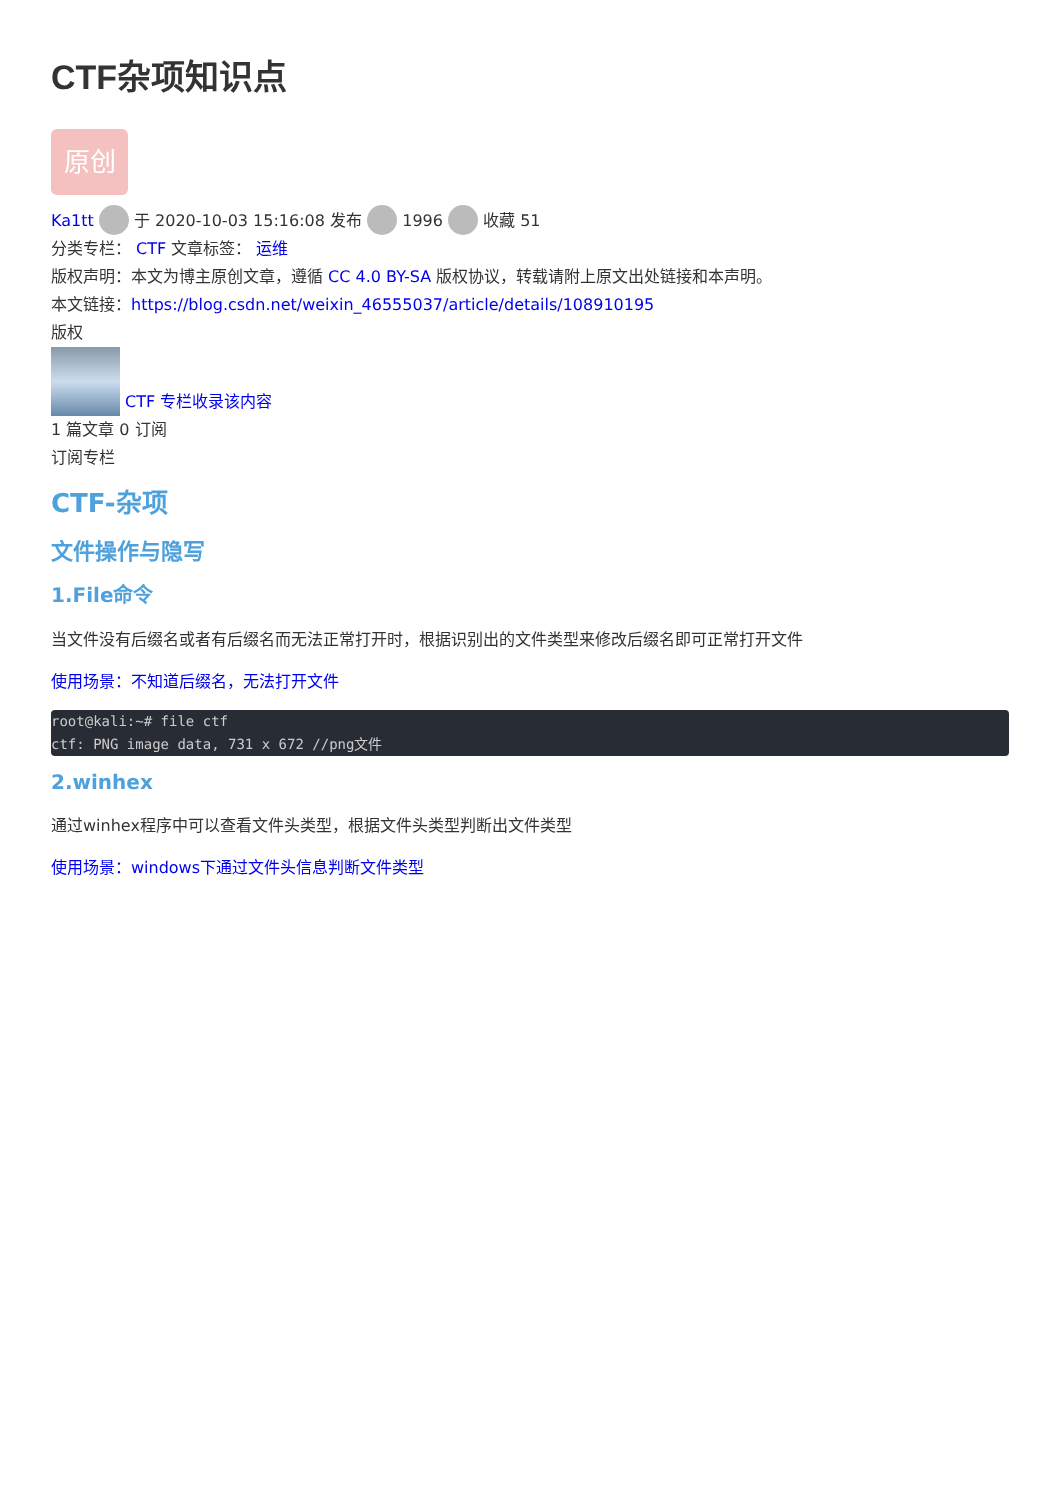CTF杂项知识点
原创
Ka1tt 于 2020-10-03 15:16:08 发布 1996 收藏 51
分类专栏： CTF 文章标签： 运维
版权声明：本文为博主原创文章，遵循 CC 4.0 BY-SA 版权协议，转载请附上原文出处链接和本声明。
本文链接：https://blog.csdn.net/weixin_46555037/article/details/108910195
版权
CTF 专栏收录该内容
1 篇文章 0 订阅
订阅专栏
CTF-杂项
文件操作与隐写
1.File命令
当文件没有后缀名或者有后缀名而无法正常打开时，根据识别出的文件类型来修改后缀名即可正常打开文件
使用场景：不知道后缀名，无法打开文件
root@kali:~# file ctf
ctf: PNG image data, 731 x 672 //png文件
2.winhex
通过winhex程序中可以查看文件头类型，根据文件头类型判断出文件类型
使用场景：windows下通过文件头信息判断文件类型